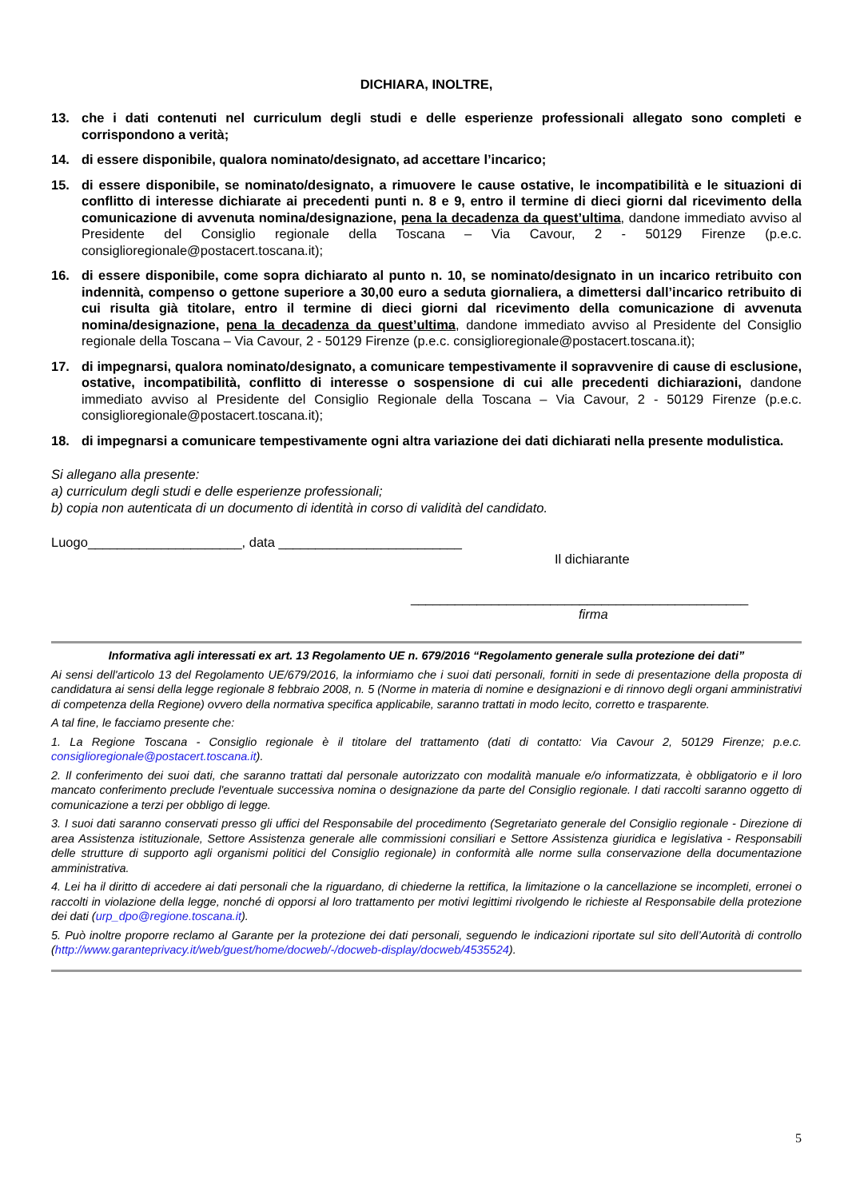DICHIARA, INOLTRE,
13. che i dati contenuti nel curriculum degli studi e delle esperienze professionali allegato sono completi e corrispondono a verità;
14. di essere disponibile, qualora nominato/designato, ad accettare l’incarico;
15. di essere disponibile, se nominato/designato, a rimuovere le cause ostative, le incompatibilità e le situazioni di conflitto di interesse dichiarate ai precedenti punti n. 8 e 9, entro il termine di dieci giorni dal ricevimento della comunicazione di avvenuta nomina/designazione, pena la decadenza da quest’ultima, dandone immediato avviso al Presidente del Consiglio regionale della Toscana – Via Cavour, 2 - 50129 Firenze (p.e.c. consiglioregionale@postacert.toscana.it);
16. di essere disponibile, come sopra dichiarato al punto n. 10, se nominato/designato in un incarico retribuito con indennità, compenso o gettone superiore a 30,00 euro a seduta giornaliera, a dimettersi dall’incarico retribuito di cui risulta già titolare, entro il termine di dieci giorni dal ricevimento della comunicazione di avvenuta nomina/designazione, pena la decadenza da quest’ultima, dandone immediato avviso al Presidente del Consiglio regionale della Toscana – Via Cavour, 2 - 50129 Firenze (p.e.c. consiglioregionale@postacert.toscana.it);
17. di impegnarsi, qualora nominato/designato, a comunicare tempestivamente il sopravvenire di cause di esclusione, ostative, incompatibilità, conflitto di interesse o sospensione di cui alle precedenti dichiarazioni, dandone immediato avviso al Presidente del Consiglio Regionale della Toscana – Via Cavour, 2 - 50129 Firenze (p.e.c. consiglioregionale@postacert.toscana.it);
18. di impegnarsi a comunicare tempestivamente ogni altra variazione dei dati dichiarati nella presente modulistica.
Si allegano alla presente:
a) curriculum degli studi e delle esperienze professionali;
b) copia non autenticata di un documento di identità in corso di validità del candidato.
Luogo_____________________, data _________________________
Il dichiarante
______________________________________________
firma
Informativa agli interessati ex art. 13 Regolamento UE n. 679/2016 “Regolamento generale sulla protezione dei dati”
Ai sensi dell'articolo 13 del Regolamento UE/679/2016, la informiamo che i suoi dati personali, forniti in sede di presentazione della proposta di candidatura ai sensi della legge regionale 8 febbraio 2008, n. 5 (Norme in materia di nomine e designazioni e di rinnovo degli organi amministrativi di competenza della Regione) ovvero della normativa specifica applicabile, saranno trattati in modo lecito, corretto e trasparente.
A tal fine, le facciamo presente che:
1. La Regione Toscana - Consiglio regionale è il titolare del trattamento (dati di contatto: Via Cavour 2, 50129 Firenze; p.e.c. consiglioregionale@postacert.toscana.it).
2. Il conferimento dei suoi dati, che saranno trattati dal personale autorizzato con modalità manuale e/o informatizzata, è obbligatorio e il loro mancato conferimento preclude l'eventuale successiva nomina o designazione da parte del Consiglio regionale. I dati raccolti saranno oggetto di comunicazione a terzi per obbligo di legge.
3. I suoi dati saranno conservati presso gli uffici del Responsabile del procedimento (Segretariato generale del Consiglio regionale - Direzione di area Assistenza istituzionale, Settore Assistenza generale alle commissioni consiliari e Settore Assistenza giuridica e legislativa - Responsabili delle strutture di supporto agli organismi politici del Consiglio regionale) in conformità alle norme sulla conservazione della documentazione amministrativa.
4. Lei ha il diritto di accedere ai dati personali che la riguardano, di chiederne la rettifica, la limitazione o la cancellazione se incompleti, erronei o raccolti in violazione della legge, nonché di opporsi al loro trattamento per motivi legittimi rivolgendo le richieste al Responsabile della protezione dei dati (urp_dpo@regione.toscana.it).
5. Può inoltre proporre reclamo al Garante per la protezione dei dati personali, seguendo le indicazioni riportate sul sito dell’Autorità di controllo (http://www.garanteprivacy.it/web/guest/home/docweb/-/docweb-display/docweb/4535524).
5